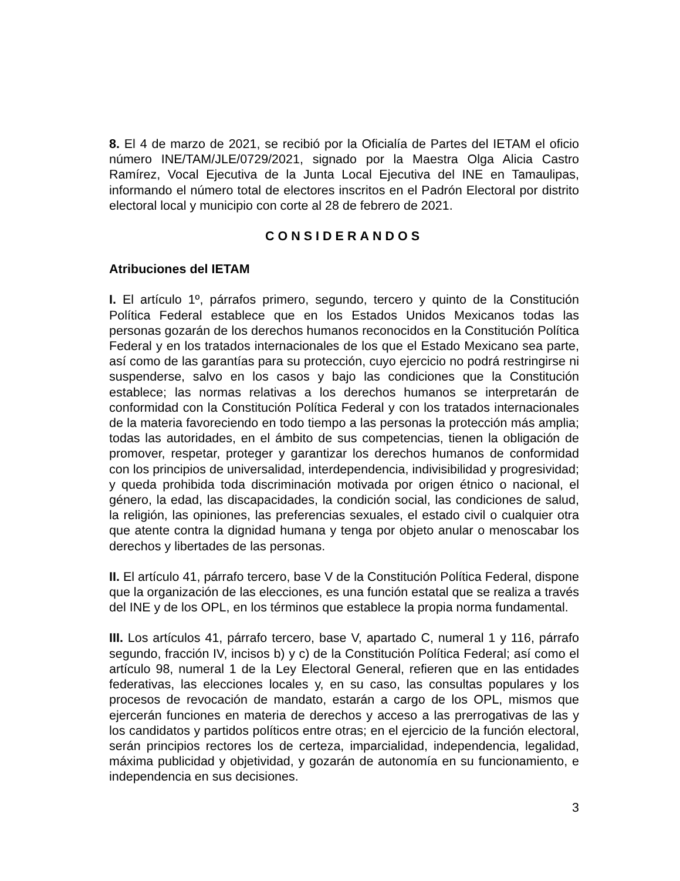8. El 4 de marzo de 2021, se recibió por la Oficialía de Partes del IETAM el oficio número INE/TAM/JLE/0729/2021, signado por la Maestra Olga Alicia Castro Ramírez, Vocal Ejecutiva de la Junta Local Ejecutiva del INE en Tamaulipas, informando el número total de electores inscritos en el Padrón Electoral por distrito electoral local y municipio con corte al 28 de febrero de 2021.
CONSIDERANDOS
Atribuciones del IETAM
I. El artículo 1º, párrafos primero, segundo, tercero y quinto de la Constitución Política Federal establece que en los Estados Unidos Mexicanos todas las personas gozarán de los derechos humanos reconocidos en la Constitución Política Federal y en los tratados internacionales de los que el Estado Mexicano sea parte, así como de las garantías para su protección, cuyo ejercicio no podrá restringirse ni suspenderse, salvo en los casos y bajo las condiciones que la Constitución establece; las normas relativas a los derechos humanos se interpretarán de conformidad con la Constitución Política Federal y con los tratados internacionales de la materia favoreciendo en todo tiempo a las personas la protección más amplia; todas las autoridades, en el ámbito de sus competencias, tienen la obligación de promover, respetar, proteger y garantizar los derechos humanos de conformidad con los principios de universalidad, interdependencia, indivisibilidad y progresividad; y queda prohibida toda discriminación motivada por origen étnico o nacional, el género, la edad, las discapacidades, la condición social, las condiciones de salud, la religión, las opiniones, las preferencias sexuales, el estado civil o cualquier otra que atente contra la dignidad humana y tenga por objeto anular o menoscabar los derechos y libertades de las personas.
II. El artículo 41, párrafo tercero, base V de la Constitución Política Federal, dispone que la organización de las elecciones, es una función estatal que se realiza a través del INE y de los OPL, en los términos que establece la propia norma fundamental.
III. Los artículos 41, párrafo tercero, base V, apartado C, numeral 1 y 116, párrafo segundo, fracción IV, incisos b) y c) de la Constitución Política Federal; así como el artículo 98, numeral 1 de la Ley Electoral General, refieren que en las entidades federativas, las elecciones locales y, en su caso, las consultas populares y los procesos de revocación de mandato, estarán a cargo de los OPL, mismos que ejercerán funciones en materia de derechos y acceso a las prerrogativas de las y los candidatos y partidos políticos entre otras; en el ejercicio de la función electoral, serán principios rectores los de certeza, imparcialidad, independencia, legalidad, máxima publicidad y objetividad, y gozarán de autonomía en su funcionamiento, e independencia en sus decisiones.
3